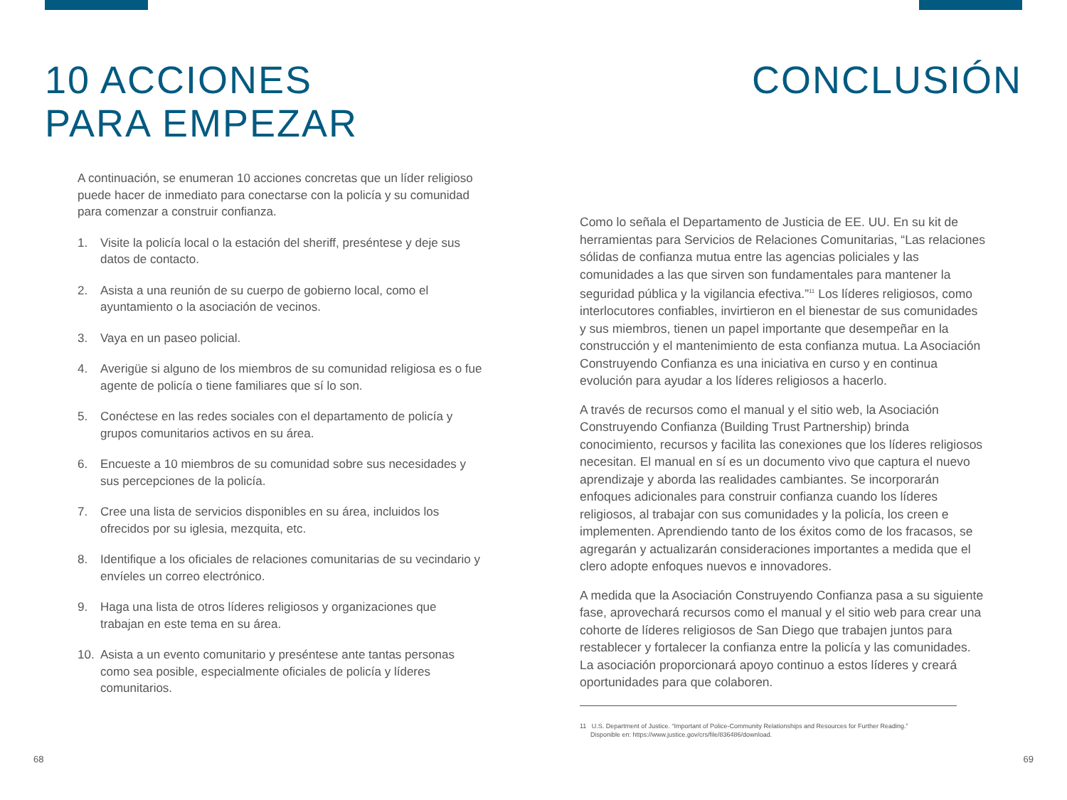10 ACCIONES
PARA EMPEZAR
A continuación, se enumeran 10 acciones concretas que un líder religioso puede hacer de inmediato para conectarse con la policía y su comunidad para comenzar a construir confianza.
1. Visite la policía local o la estación del sheriff, preséntese y deje sus datos de contacto.
2. Asista a una reunión de su cuerpo de gobierno local, como el ayuntamiento o la asociación de vecinos.
3. Vaya en un paseo policial.
4. Averigüe si alguno de los miembros de su comunidad religiosa es o fue agente de policía o tiene familiares que sí lo son.
5. Conéctese en las redes sociales con el departamento de policía y grupos comunitarios activos en su área.
6. Encueste a 10 miembros de su comunidad sobre sus necesidades y sus percepciones de la policía.
7. Cree una lista de servicios disponibles en su área, incluidos los ofrecidos por su iglesia, mezquita, etc.
8. Identifique a los oficiales de relaciones comunitarias de su vecindario y envíeles un correo electrónico.
9. Haga una lista de otros líderes religiosos y organizaciones que trabajan en este tema en su área.
10. Asista a un evento comunitario y preséntese ante tantas personas como sea posible, especialmente oficiales de policía y líderes comunitarios.
CONCLUSIÓN
Como lo señala el Departamento de Justicia de EE. UU. En su kit de herramientas para Servicios de Relaciones Comunitarias, “Las relaciones sólidas de confianza mutua entre las agencias policiales y las comunidades a las que sirven son fundamentales para mantener la seguridad pública y la vigilancia efectiva.”<sup>11</sup> Los líderes religiosos, como interlocutores confiables, invirtieron en el bienestar de sus comunidades y sus miembros, tienen un papel importante que desempeñar en la construcción y el mantenimiento de esta confianza mutua. La Asociación Construyendo Confianza es una iniciativa en curso y en continua evolución para ayudar a los líderes religiosos a hacerlo.
A través de recursos como el manual y el sitio web, la Asociación Construyendo Confianza (Building Trust Partnership) brinda conocimiento, recursos y facilita las conexiones que los líderes religiosos necesitan. El manual en sí es un documento vivo que captura el nuevo aprendizaje y aborda las realidades cambiantes. Se incorporarán enfoques adicionales para construir confianza cuando los líderes religiosos, al trabajar con sus comunidades y la policía, los creen e implementen. Aprendiendo tanto de los éxitos como de los fracasos, se agregarán y actualizarán consideraciones importantes a medida que el clero adopte enfoques nuevos e innovadores.
A medida que la Asociación Construyendo Confianza pasa a su siguiente fase, aprovechará recursos como el manual y el sitio web para crear una cohorte de líderes religiosos de San Diego que trabajen juntos para restablecer y fortalecer la confianza entre la policía y las comunidades. La asociación proporcionará apoyo continuo a estos líderes y creará oportunidades para que colaboren.
11 U.S. Department of Justice. “Important of Police-Community Relationships and Resources for Further Reading.”
Disponible en: https://www.justice.gov/crs/file/836486/download.
68 69